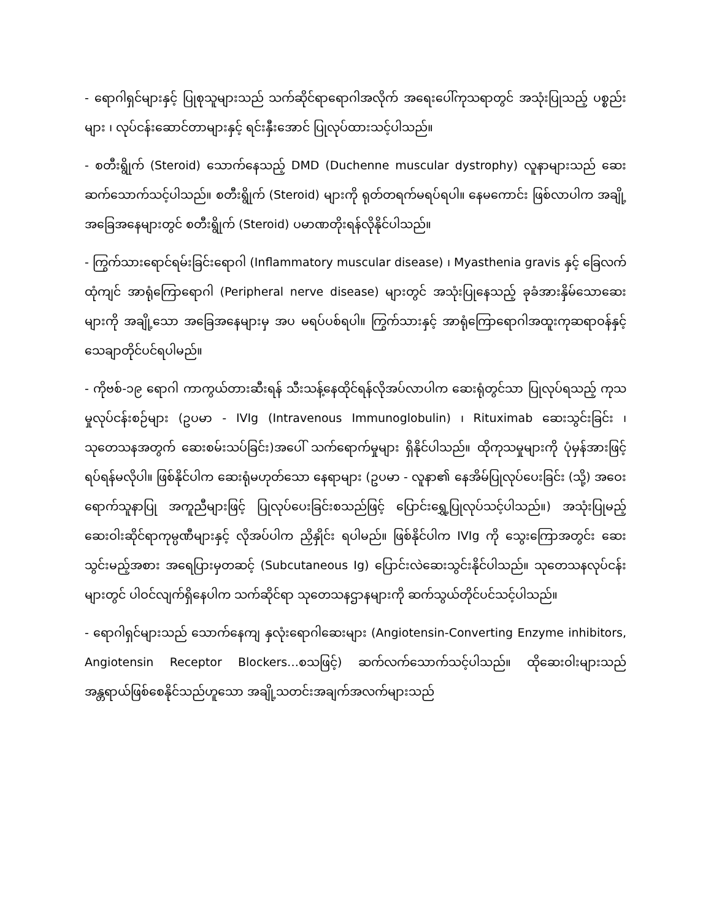- ရောဂါရှင်များနှင့် ပြုစုသူများသည် သက်ဆိုင်ရာရောဂါအလိုက် အရေးပေါ်ကုသရာတွင် အသုံးပြုသည့် ပစ္စည်းများ ၊ လုပ်ငန်းဆောင်တာများနှင့် ရင်းနှီးအောင် ပြုလုပ်ထားသင့်ပါသည်။
- စတီးရွိုက် (Steroid) သောက်နေသည့် DMD (Duchenne muscular dystrophy) လူနာများသည် ဆေးဆက်သောက်သင့်ပါသည်။ စတီးရွိုက် (Steroid) များကို ရုတ်တရက်မရပ်ရပါ။ နေမကောင်း ဖြစ်လာပါက အချို့အခြေအနေများတွင် စတီးရွိုက် (Steroid) ပမာဏတိုးရန်လိုနိုင်ပါသည်။
- ကြွက်သားရောင်ရမ်းခြင်းရောဂါ (Inflammatory muscular disease) ၊ Myasthenia gravis နှင့် ခြေလက်ထုံကျင် အာရုံကြောရောဂါ (Peripheral nerve disease) များတွင် အသုံးပြုနေသည့် ခုခံအားနှိမ်သောဆေးများကို အချို့သော အခြေအနေများမှ အပ မရပ်ပစ်ရပါ။ ကြွက်သားနှင့် အာရုံကြောရောဂါအထူးကုဆရာဝန်နှင့် သေချာတိုင်ပင်ရပါမည်။
- ကိုဗစ်-၁၉ ရောဂါ ကာကွယ်တားဆီးရန် သီးသန့်နေထိုင်ရန်လိုအပ်လာပါက ဆေးရုံတွင်သာ ပြုလုပ်ရသည့် ကုသမှုလုပ်ငန်းစဉ်များ (ဥပမာ - IVIg (Intravenous Immunoglobulin) ၊ Rituximab ဆေးသွင်းခြင်း ၊ သုတေသနအတွက် ဆေးစမ်းသပ်ခြင်း)အပေါ် သက်ရောက်မှုများ ရှိနိုင်ပါသည်။ ထိုကုသမှုများကို ပုံမှန်အားဖြင့် ရပ်ရန်မလိုပါ။ ဖြစ်နိုင်ပါက ဆေးရုံမဟုတ်သော နေရာများ (ဥပမာ - လူနာ၏ နေအိမ်ပြုလုပ်ပေးခြင်း (သို့) အဝေးရောက်သူနာပြု အကူညီများဖြင့် ပြုလုပ်ပေးခြင်းစသည်ဖြင့် ပြောင်းရွှေ့ပြုလုပ်သင့်ပါသည်။) အသုံးပြုမည့် ဆေးဝါးဆိုင်ရာကုမ္ပဏီများနှင့် လိုအပ်ပါက ညှိနှိုင်း ရပါမည်။ ဖြစ်နိုင်ပါက IVIg ကို သွေးကြောအတွင်း ဆေးသွင်းမည့်အစား အရေပြားမှတဆင့် (Subcutaneous Ig) ပြောင်းလဲဆေးသွင်းနိုင်ပါသည်။ သုတေသနလုပ်ငန်းများတွင် ပါဝင်လျက်ရှိနေပါက သက်ဆိုင်ရာ သုတေသနဌာနများကို ဆက်သွယ်တိုင်ပင်သင့်ပါသည်။
- ရောဂါရှင်များသည် သောက်နေကျ နှလုံးရောဂါဆေးများ (Angiotensin-Converting Enzyme inhibitors, Angiotensin Receptor Blockers…စသဖြင့်) ဆက်လက်သောက်သင့်ပါသည်။ ထိုဆေးဝါးများသည် အန္တရာယ်ဖြစ်စေနိုင်သည်ဟူသော အချို့သတင်းအချက်အလက်များသည်